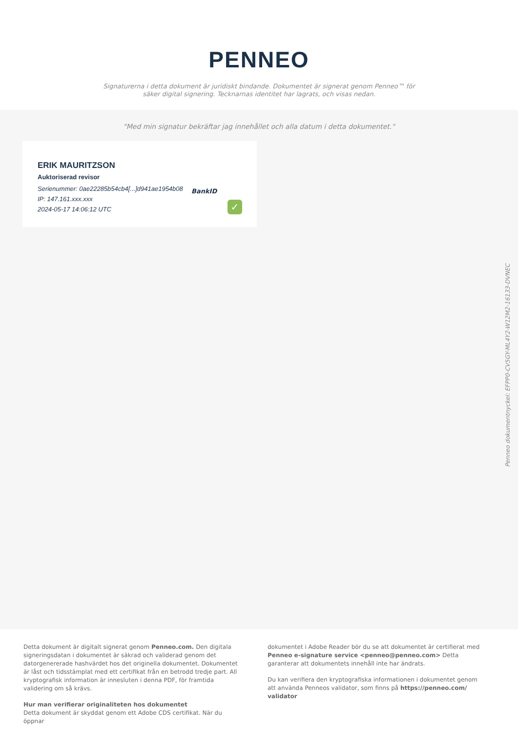PENNEO
Signaturerna i detta dokument är juridiskt bindande. Dokumentet är signerat genom Penneo™ för säker digital signering. Tecknarnas identitet har lagrats, och visas nedan.
"Med min signatur bekräftar jag innehållet och alla datum i detta dokumentet."
ERIK MAURITZSON
Auktoriserad revisor
Serienummer: 0ae22285b54cb4[...]d941ae1954b08
IP: 147.161.xxx.xxx
2024-05-17 14:06:12 UTC
BankID
✓
Penneo dokumentnyckel: EFPP0-CV5GY-ML4Y2-W12M2-16133-DVNEC
Detta dokument är digitalt signerat genom Penneo.com. Den digitala signeringsdatan i dokumentet är säkrad och validerad genom det datorgenererade hashvärdet hos det originella dokumentet. Dokumentet är låst och tidsstämplat med ett certifikat från en betrodd tredje part. All kryptografisk information är innesluten i denna PDF, för framtida validering om så krävs.
Hur man verifierar originaliteten hos dokumentet
Detta dokument är skyddat genom ett Adobe CDS certifikat. När du öppnar
dokumentet i Adobe Reader bör du se att dokumentet är certifierat med Penneo e-signature service <penneo@penneo.com> Detta garanterar att dokumentets innehåll inte har ändrats.
Du kan verifiera den kryptografiska informationen i dokumentet genom att använda Penneos validator, som finns på https://penneo.com/ validator